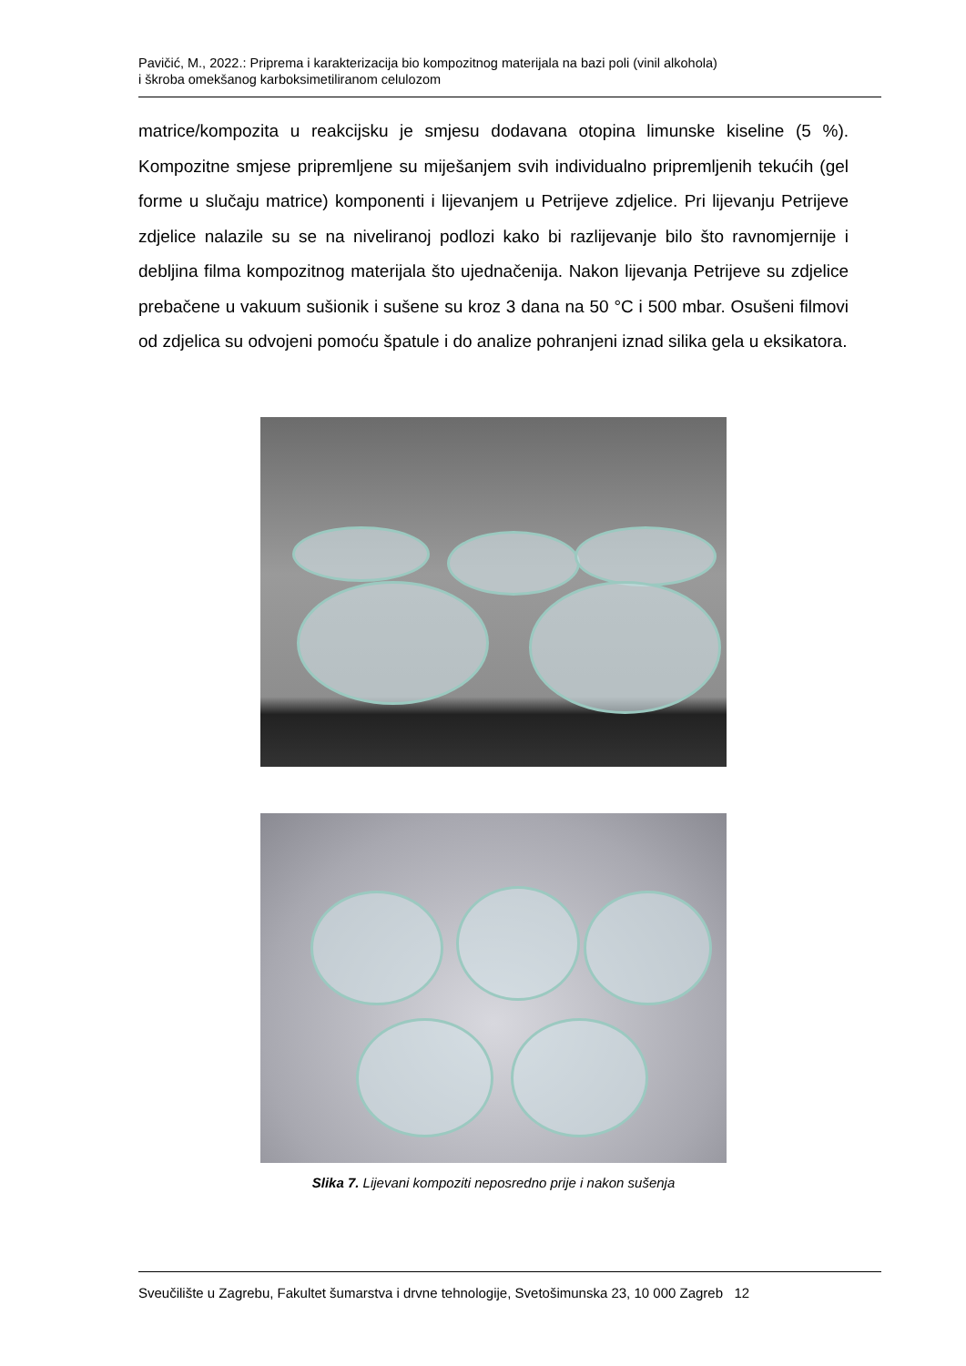Pavičić, M., 2022.: Priprema i karakterizacija bio kompozitnog materijala na bazi poli (vinil alkohola)
i škroba omekšanog karboksimetiliranom celulozom
matrice/kompozita u reakcijsku je smjesu dodavana otopina limunske kiseline (5 %). Kompozitne smjese pripremljene su miješanjem svih individualno pripremljenih tekućih (gel forme u slučaju matrice) komponenti i lijevanjem u Petrijeve zdjelice. Pri lijevanju Petrijeve zdjelice nalazile su se na niveliranoj podlozi kako bi razlijevanje bilo što ravnomjernije i debljina filma kompozitnog materijala što ujednačenija. Nakon lijevanja Petrijeve su zdjelice prebačene u vakuum sušionik i sušene su kroz 3 dana na 50 °C i 500 mbar. Osušeni filmovi od zdjelica su odvojeni pomoću špatule i do analize pohranjeni iznad silika gela u eksikatora.
Slika 7. Lijevani kompoziti neposredno prije i nakon sušenja
Sveučilište u Zagrebu, Fakultet šumarstva i drvne tehnologije, Svetošimunska 23, 10 000 Zagreb 12